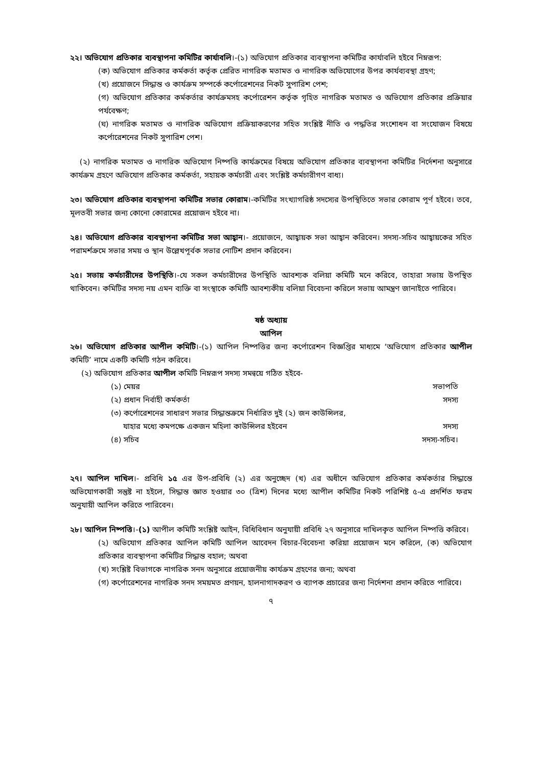২২। অভিযোগ প্রতিকার ব্যবস্থাপনা কমিটির কার্যাবলি।-(১) অভিযোগ প্রতিকার ব্যবস্থাপনা কমিটির কার্যাবলি হইবে নিম্নরূপ:
(ক) অভিযোগ প্রতিকার কর্মকর্তা কর্তৃক প্রেরিত নাগরিক মতামত ও নাগরিক অভিযোগের উপর কার্যব্যবস্থা গ্রহণ;
(খ) প্রয়োজনে সিদ্ধান্ত ও কার্যক্রম সম্পর্কে কর্পোরেশনের নিকট সুপারিশ পেশ;
(গ) অভিযোগ প্রতিকার কর্মকর্তার কার্যক্রমসহ কর্পোরেশন কর্তৃক গৃহিত নাগরিক মতামত ও অভিযোগ প্রতিকার প্রক্রিয়ার পর্যবেক্ষণ;
(ঘ) নাগরিক মতামত ও নাগরিক অভিযোগ প্রক্রিয়াকরণের সহিত সংশ্লিষ্ট নীতি ও পদ্ধতির সংশোধন বা সংযোজন বিষয়ে কর্পোরেশনের নিকট সুপারিশ পেশ।
(২) নাগরিক মতামত ও নাগরিক অভিযোগ নিষ্পত্তি কার্যক্রমের বিষয়ে অভিযোগ প্রতিকার ব্যবস্থাপনা কমিটির নির্দেশনা অনুসারে কার্যক্রম গ্রহণে অভিযোগ প্রতিকার কর্মকর্তা, সহায়ক কর্মচারী এবং সংশ্লিষ্ট কর্মচারীগণ বাধ্য।
২৩। অভিযোগ প্রতিকার ব্যবস্থাপনা কমিটির সভার কোরাম।-কমিটির সংখ্যাগরিষ্ঠ সদস্যের উপস্থিতিতে সভার কোরাম পূর্ণ হইবে। তবে, মূলতবী সভার জন্য কোনো কোরামের প্রয়োজন হইবে না।
২৪। অভিযোগ প্রতিকার ব্যবস্থাপনা কমিটির সভা আহ্বান।- প্রয়োজনে, আহ্বায়ক সভা আহ্বান করিবেন। সদস্য-সচিব আহ্বায়কের সহিত পরামর্শক্রমে সভার সময় ও স্থান উল্লেখপূর্বক সভার নোটিশ প্রদান করিবেন।
২৫। সভায় কর্মচারীদের উপস্থিতি।-যে সকল কর্মচারীদের উপস্থিতি আবশ্যক বলিয়া কমিটি মনে করিবে, তাহারা সভায় উপস্থিত থাকিবেন। কমিটির সদস্য নয় এমন ব্যক্তি বা সংস্থাকে কমিটি আবশ্যকীয় বলিয়া বিবেচনা করিলে সভায় আমন্ত্রণ জানাইতে পারিবে।
ষষ্ঠ অধ্যায়
আপিল
২৬। অভিযোগ প্রতিকার আপীল কমিটি।-(১) আপিল নিষ্পত্তির জন্য কর্পোরেশন বিজ্ঞপ্তির মাধ্যমে ‘অভিযোগ প্রতিকার আপীল কমিটি’ নামে একটি কমিটি গঠন করিবে।
(২) অভিযোগ প্রতিকার আপীল কমিটি নিম্নরূপ সদস্য সমন্বয়ে গঠিত হইবে-
| (১) মেয়র | সভাপতি |
| (২) প্রধান নির্বাহী কর্মকর্তা | সদস্য |
| (৩) কর্পোরেশনের সাধারণ সভার সিদ্ধান্তক্রমে নির্ধারিত দুই (২) জন কাউন্সিলর, যাহার মধ্যে কমপক্ষে একজন মহিলা কাউন্সিলর হইবেন | সদস্য |
| (৪) সচিব | সদস্য-সচিব। |
২৭। আপিল দাখিল।- প্রবিধি ১৫ এর উপ-প্রবিধি (২) এর অনুচ্ছেদ (খ) এর অধীনে অভিযোগ প্রতিকার কর্মকর্তার সিদ্ধান্তে অভিযোগকারী সন্তুষ্ট না হইলে, সিদ্ধান্ত জ্ঞাত হওয়ার ৩০ (ত্রিশ) দিনের মধ্যে আপীল কমিটির নিকট পরিশিষ্ট ৫-এ প্রদর্শিত ফরম অনুযায়ী আপিল করিতে পারিবেন।
২৮। আপিল নিষ্পত্তি।-(১) আপীল কমিটি সংশ্লিষ্ট আইন, বিধিবিধান অনুযায়ী প্রবিধি ২৭ অনুসারে দাখিলকৃত আপিল নিষ্পত্তি করিবে।
(২) অভিযোগ প্রতিকার আপিল কমিটি আপিল আবেদন বিচার-বিবেচনা করিয়া প্রয়োজন মনে করিলে, (ক) অভিযোগ প্রতিকার ব্যবস্থাপনা কমিটির সিদ্ধান্ত বহাল; অথবা
(খ) সংশ্লিষ্ট বিভাগকে নাগরিক সনদ অনুসারে প্রয়োজনীয় কার্যক্রম গ্রহণের জন্য; অথবা
(গ) কর্পোরেশনের নাগরিক সনদ সময়মত প্রণয়ন, হালনাগাদকরণ ও ব্যাপক প্রচারের জন্য নির্দেশনা প্রদান করিতে পারিবে।
৭